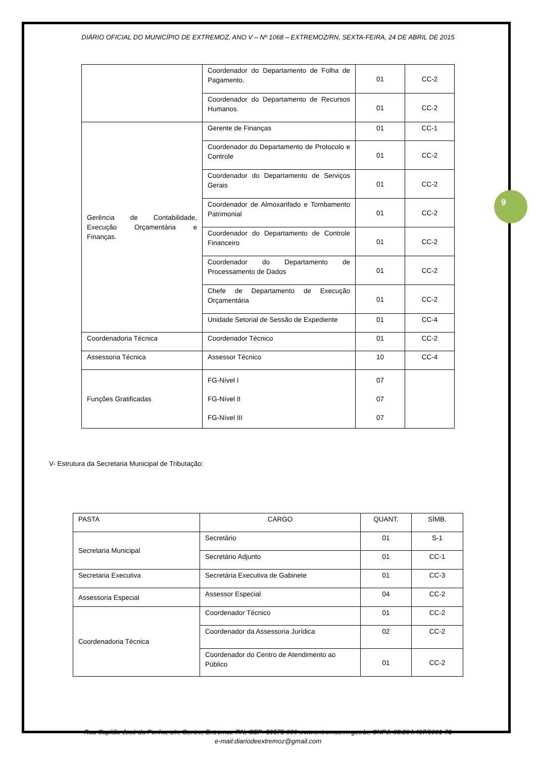9
DIÁRIO OFICIAL DO MUNICÍPIO DE EXTREMOZ, ANO V – Nº 1068 – EXTREMOZ/RN, SEXTA-FEIRA, 24 DE ABRIL DE 2015
| | Coordenador do Departamento de Folha de Pagamento. | 01 | CC-2 |
| | Coordenador do Departamento de Recursos Humanos. | 01 | CC-2 |
| Gerência de Contabilidade, Execução Orçamentária e Finanças. | Gerente de Finanças | 01 | CC-1 |
| | Coordenador do Departamento de Protocolo e Controle | 01 | CC-2 |
| | Coordenador do Departamento de Serviços Gerais | 01 | CC-2 |
| | Coordenador de Almoxarifado e Tombamento Patrimonial | 01 | CC-2 |
| | Coordenador do Departamento de Controle Financeiro | 01 | CC-2 |
| | Coordenador do Departamento de Processamento de Dados | 01 | CC-2 |
| | Chefe de Departamento de Execução Orçamentária | 01 | CC-2 |
| | Unidade Setorial de Sessão de Expediente | 01 | CC-4 |
| Coordenadoria Técnica | Coordenador Técnico | 01 | CC-2 |
| Assessoria Técnica | Assessor Técnico | 10 | CC-4 |
| Funções Gratificadas | FG-Nível I FG-Nível II FG-Nível III | 07 07 07 | |
V- Estrutura da Secretaria Municipal de Tributação:
| PASTA | CARGO | QUANT. | SÍMB. |
| Secretaria Municipal | Secretário | 01 | S-1 |
| | Secretário Adjunto | 01 | CC-1 |
| Secretaria Executiva | Secretária Executiva de Gabinete | 01 | CC-3 |
| Assessoria Especial | Assessor Especial | 04 | CC-2 |
| Coordenadoria Técnica | Coordenador Técnico | 01 | CC-2 |
| | Coordenador da Assessoria Jurídica | 02 | CC-2 |
| | Coordenador do Centro de Atendimento ao Público | 01 | CC-2 |
Rua Capitão José da Penha, s/n, Centro, Extremoz-RN, CEP: 59575-000 www.extremoz.rn.gov.br, CNPJ: 08.204.497/0001-71
e-mail:diariodeextremoz@gmail.com